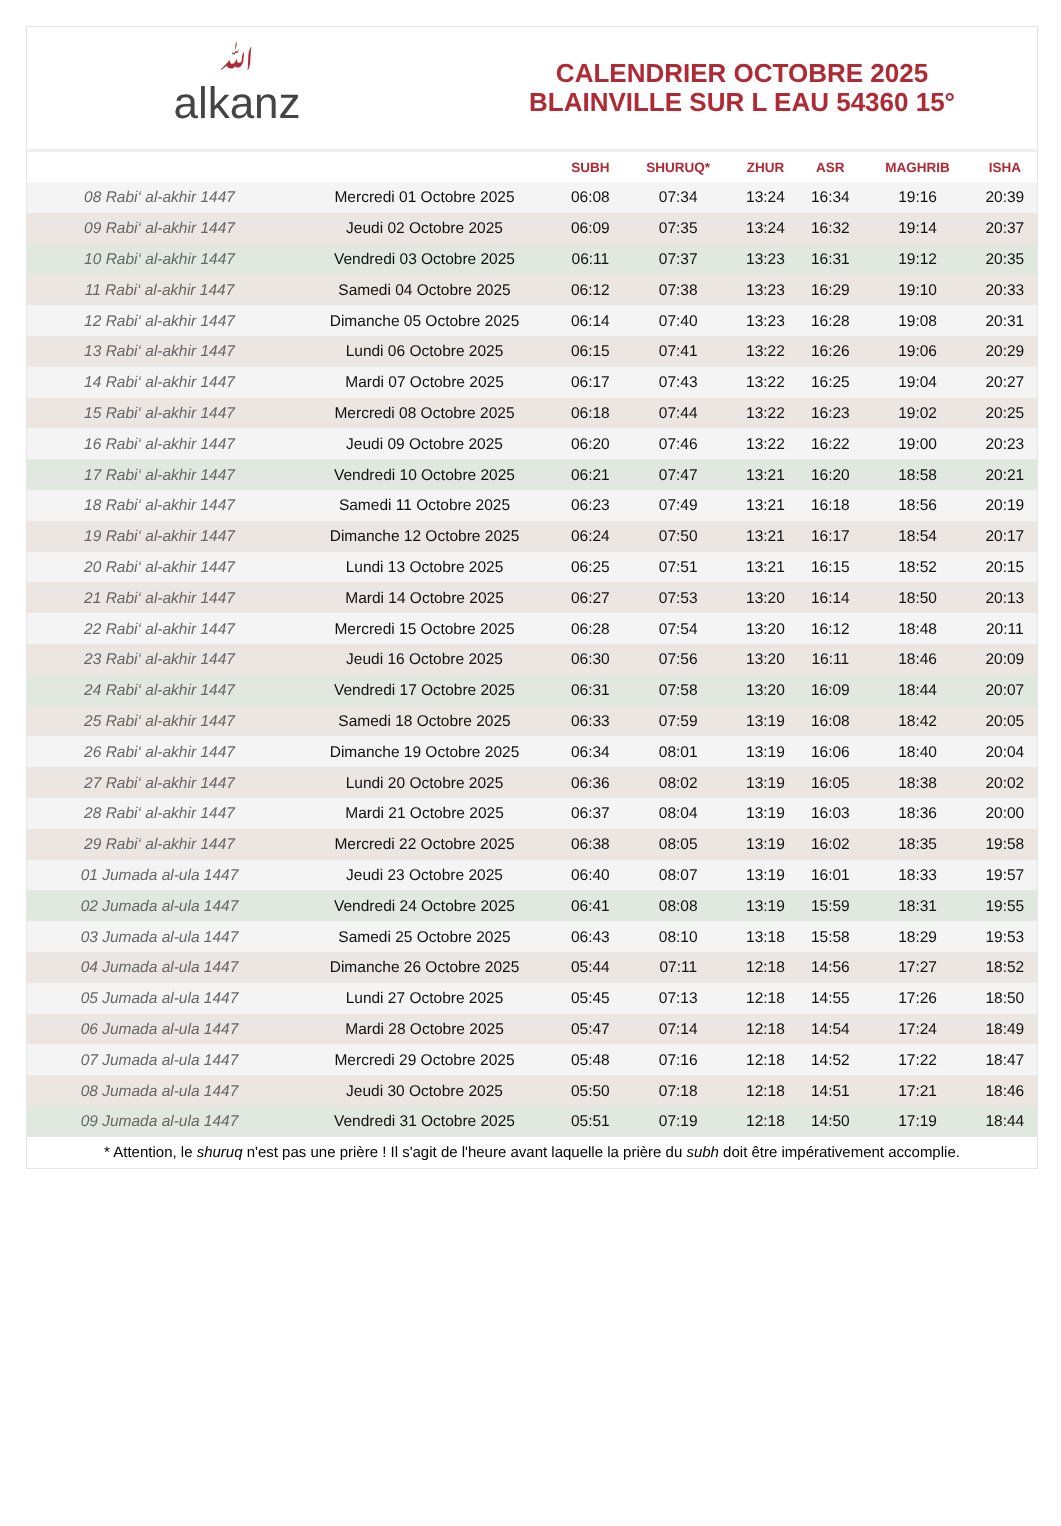ﷲalkanz
CALENDRIER OCTOBRE 2025
BLAINVILLE SUR L EAU 54360 15°
| | | SUBH | SHURUQ* | ZHUR | ASR | MAGHRIB | ISHA |
| --- | --- | --- | --- | --- | --- | --- | --- |
| 08 Rabi‘ al-akhir 1447 | Mercredi 01 Octobre 2025 | 06:08 | 07:34 | 13:24 | 16:34 | 19:16 | 20:39 |
| 09 Rabi‘ al-akhir 1447 | Jeudi 02 Octobre 2025 | 06:09 | 07:35 | 13:24 | 16:32 | 19:14 | 20:37 |
| 10 Rabi‘ al-akhir 1447 | Vendredi 03 Octobre 2025 | 06:11 | 07:37 | 13:23 | 16:31 | 19:12 | 20:35 |
| 11 Rabi‘ al-akhir 1447 | Samedi 04 Octobre 2025 | 06:12 | 07:38 | 13:23 | 16:29 | 19:10 | 20:33 |
| 12 Rabi‘ al-akhir 1447 | Dimanche 05 Octobre 2025 | 06:14 | 07:40 | 13:23 | 16:28 | 19:08 | 20:31 |
| 13 Rabi‘ al-akhir 1447 | Lundi 06 Octobre 2025 | 06:15 | 07:41 | 13:22 | 16:26 | 19:06 | 20:29 |
| 14 Rabi‘ al-akhir 1447 | Mardi 07 Octobre 2025 | 06:17 | 07:43 | 13:22 | 16:25 | 19:04 | 20:27 |
| 15 Rabi‘ al-akhir 1447 | Mercredi 08 Octobre 2025 | 06:18 | 07:44 | 13:22 | 16:23 | 19:02 | 20:25 |
| 16 Rabi‘ al-akhir 1447 | Jeudi 09 Octobre 2025 | 06:20 | 07:46 | 13:22 | 16:22 | 19:00 | 20:23 |
| 17 Rabi‘ al-akhir 1447 | Vendredi 10 Octobre 2025 | 06:21 | 07:47 | 13:21 | 16:20 | 18:58 | 20:21 |
| 18 Rabi‘ al-akhir 1447 | Samedi 11 Octobre 2025 | 06:23 | 07:49 | 13:21 | 16:18 | 18:56 | 20:19 |
| 19 Rabi‘ al-akhir 1447 | Dimanche 12 Octobre 2025 | 06:24 | 07:50 | 13:21 | 16:17 | 18:54 | 20:17 |
| 20 Rabi‘ al-akhir 1447 | Lundi 13 Octobre 2025 | 06:25 | 07:51 | 13:21 | 16:15 | 18:52 | 20:15 |
| 21 Rabi‘ al-akhir 1447 | Mardi 14 Octobre 2025 | 06:27 | 07:53 | 13:20 | 16:14 | 18:50 | 20:13 |
| 22 Rabi‘ al-akhir 1447 | Mercredi 15 Octobre 2025 | 06:28 | 07:54 | 13:20 | 16:12 | 18:48 | 20:11 |
| 23 Rabi‘ al-akhir 1447 | Jeudi 16 Octobre 2025 | 06:30 | 07:56 | 13:20 | 16:11 | 18:46 | 20:09 |
| 24 Rabi‘ al-akhir 1447 | Vendredi 17 Octobre 2025 | 06:31 | 07:58 | 13:20 | 16:09 | 18:44 | 20:07 |
| 25 Rabi‘ al-akhir 1447 | Samedi 18 Octobre 2025 | 06:33 | 07:59 | 13:19 | 16:08 | 18:42 | 20:05 |
| 26 Rabi‘ al-akhir 1447 | Dimanche 19 Octobre 2025 | 06:34 | 08:01 | 13:19 | 16:06 | 18:40 | 20:04 |
| 27 Rabi‘ al-akhir 1447 | Lundi 20 Octobre 2025 | 06:36 | 08:02 | 13:19 | 16:05 | 18:38 | 20:02 |
| 28 Rabi‘ al-akhir 1447 | Mardi 21 Octobre 2025 | 06:37 | 08:04 | 13:19 | 16:03 | 18:36 | 20:00 |
| 29 Rabi‘ al-akhir 1447 | Mercredi 22 Octobre 2025 | 06:38 | 08:05 | 13:19 | 16:02 | 18:35 | 19:58 |
| 01 Jumada al-ula 1447 | Jeudi 23 Octobre 2025 | 06:40 | 08:07 | 13:19 | 16:01 | 18:33 | 19:57 |
| 02 Jumada al-ula 1447 | Vendredi 24 Octobre 2025 | 06:41 | 08:08 | 13:19 | 15:59 | 18:31 | 19:55 |
| 03 Jumada al-ula 1447 | Samedi 25 Octobre 2025 | 06:43 | 08:10 | 13:18 | 15:58 | 18:29 | 19:53 |
| 04 Jumada al-ula 1447 | Dimanche 26 Octobre 2025 | 05:44 | 07:11 | 12:18 | 14:56 | 17:27 | 18:52 |
| 05 Jumada al-ula 1447 | Lundi 27 Octobre 2025 | 05:45 | 07:13 | 12:18 | 14:55 | 17:26 | 18:50 |
| 06 Jumada al-ula 1447 | Mardi 28 Octobre 2025 | 05:47 | 07:14 | 12:18 | 14:54 | 17:24 | 18:49 |
| 07 Jumada al-ula 1447 | Mercredi 29 Octobre 2025 | 05:48 | 07:16 | 12:18 | 14:52 | 17:22 | 18:47 |
| 08 Jumada al-ula 1447 | Jeudi 30 Octobre 2025 | 05:50 | 07:18 | 12:18 | 14:51 | 17:21 | 18:46 |
| 09 Jumada al-ula 1447 | Vendredi 31 Octobre 2025 | 05:51 | 07:19 | 12:18 | 14:50 | 17:19 | 18:44 |
* Attention, le shuruq n'est pas une prière ! Il s'agit de l'heure avant laquelle la prière du subh doit être impérativement accomplie.